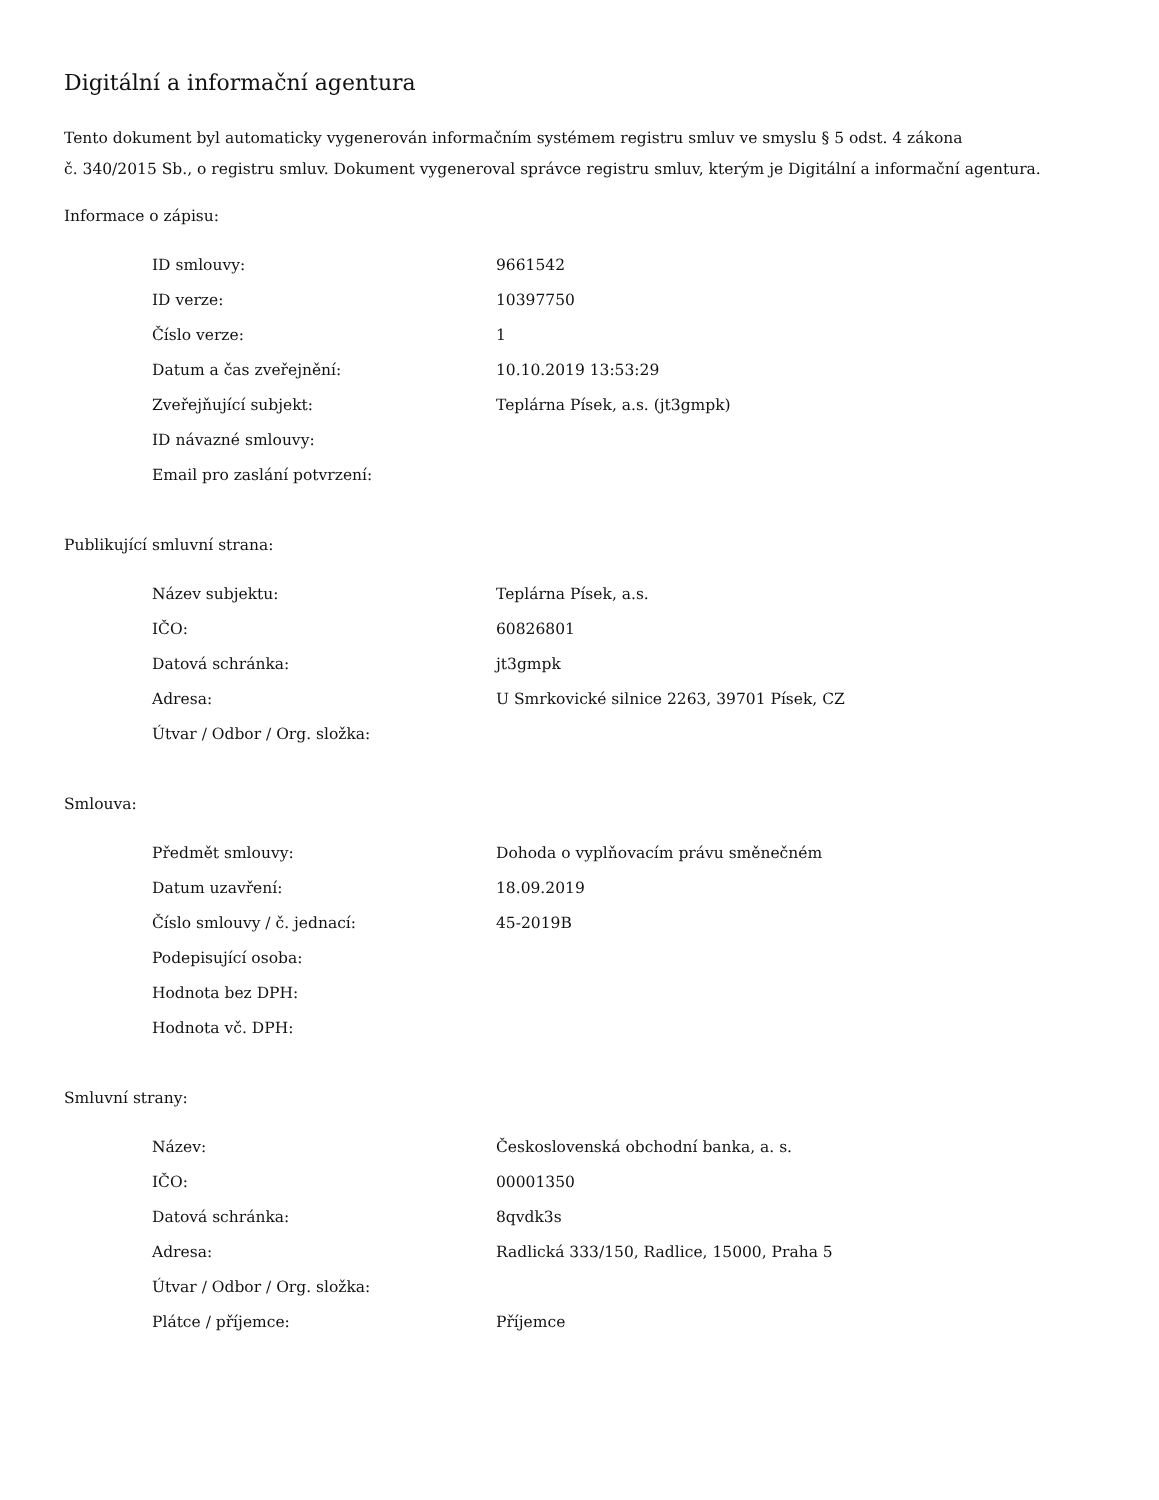Digitální a informační agentura
Tento dokument byl automaticky vygenerován informačním systémem registru smluv ve smyslu § 5 odst. 4 zákona
č. 340/2015 Sb., o registru smluv. Dokument vygeneroval správce registru smluv, kterým je Digitální a informační agentura.
Informace o zápisu:
| ID smlouvy: | 9661542 |
| ID verze: | 10397750 |
| Číslo verze: | 1 |
| Datum a čas zveřejnění: | 10.10.2019 13:53:29 |
| Zveřejňující subjekt: | Teplárna Písek, a.s. (jt3gmpk) |
| ID návazné smlouvy: | |
| Email pro zaslání potvrzení: | |
Publikující smluvní strana:
| Název subjektu: | Teplárna Písek, a.s. |
| IČO: | 60826801 |
| Datová schránka: | jt3gmpk |
| Adresa: | U Smrkovické silnice 2263, 39701 Písek, CZ |
| Útvar / Odbor / Org. složka: | |
Smlouva:
| Předmět smlouvy: | Dohoda o vyplňovacím právu směnečném |
| Datum uzavření: | 18.09.2019 |
| Číslo smlouvy / č. jednací: | 45-2019B |
| Podepisující osoba: | |
| Hodnota bez DPH: | |
| Hodnota vč. DPH: | |
Smluvní strany:
| Název: | Československá obchodní banka, a. s. |
| IČO: | 00001350 |
| Datová schránka: | 8qvdk3s |
| Adresa: | Radlická 333/150, Radlice, 15000, Praha 5 |
| Útvar / Odbor / Org. složka: | |
| Plátce / příjemce: | Příjemce |